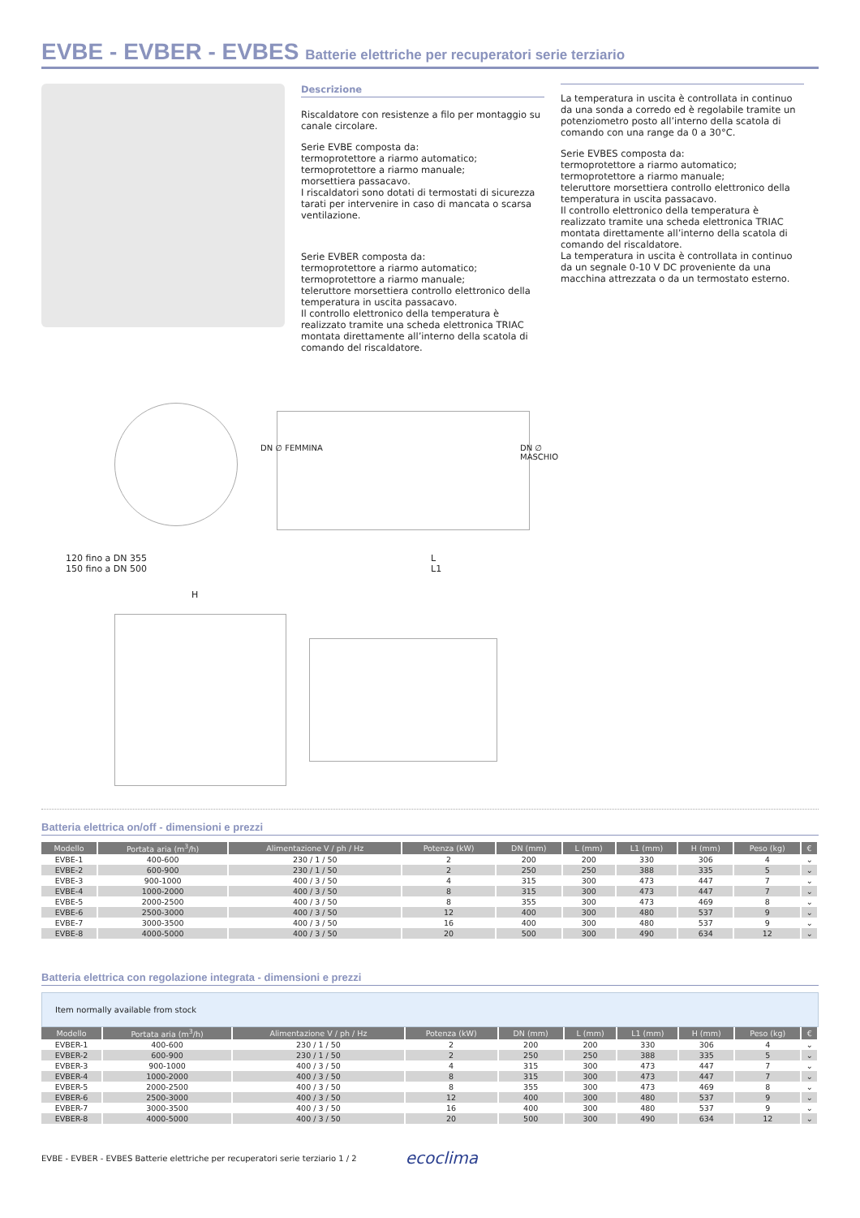EVBE - EVBER - EVBES Batterie elettriche per recuperatori serie terziario
Descrizione
Riscaldatore con resistenze a filo per montaggio su canale circolare.
Serie EVBE composta da:
termoprotettore a riarmo automatico;
termoprotettore a riarmo manuale;
morsettiera passacavo.
I riscaldatori sono dotati di termostati di sicurezza tarati per intervenire in caso di mancata o scarsa ventilazione.
Serie EVBER composta da:
termoprotettore a riarmo automatico;
termoprotettore a riarmo manuale;
teleruttore morsettiera controllo elettronico della temperatura in uscita passacavo.
Il controllo elettronico della temperatura è realizzato tramite una scheda elettronica TRIAC montata direttamente all’interno della scatola di comando del riscaldatore.
La temperatura in uscita è controllata in continuo da una sonda a corredo ed è regolabile tramite un potenziometro posto all’interno della scatola di comando con una range da 0 a 30°C.
Serie EVBES composta da:
termoprotettore a riarmo automatico;
termoprotettore a riarmo manuale;
teleruttore morsettiera controllo elettronico della temperatura in uscita passacavo.
Il controllo elettronico della temperatura è realizzato tramite una scheda elettronica TRIAC montata direttamente all’interno della scatola di comando del riscaldatore.
La temperatura in uscita è controllata in continuo da un segnale 0-10 V DC proveniente da una macchina attrezzata o da un termostato esterno.
120 fino a DN 355
150 fino a DN 500
H
L
L1
DN ∅ FEMMINA DN ∅ MASCHIO
Batteria elettrica on/off - dimensioni e prezzi
| Modello | Portata aria (m<sup>3</sup>/h) | Alimentazione V / ph / Hz | Potenza (kW) | DN (mm) | L (mm) | L1 (mm) | H (mm) | Peso (kg) | € |
| --- | --- | --- | --- | --- | --- | --- | --- | --- | --- |
| EVBE-1 | 400-600 | 230 / 1 / 50 | 2 | 200 | 200 | 330 | 306 | 4 | ⌄ |
| EVBE-2 | 600-900 | 230 / 1 / 50 | 2 | 250 | 250 | 388 | 335 | 5 | ⌄ |
| EVBE-3 | 900-1000 | 400 / 3 / 50 | 4 | 315 | 300 | 473 | 447 | 7 | ⌄ |
| EVBE-4 | 1000-2000 | 400 / 3 / 50 | 8 | 315 | 300 | 473 | 447 | 7 | ⌄ |
| EVBE-5 | 2000-2500 | 400 / 3 / 50 | 8 | 355 | 300 | 473 | 469 | 8 | ⌄ |
| EVBE-6 | 2500-3000 | 400 / 3 / 50 | 12 | 400 | 300 | 480 | 537 | 9 | ⌄ |
| EVBE-7 | 3000-3500 | 400 / 3 / 50 | 16 | 400 | 300 | 480 | 537 | 9 | ⌄ |
| EVBE-8 | 4000-5000 | 400 / 3 / 50 | 20 | 500 | 300 | 490 | 634 | 12 | ⌄ |
Batteria elettrica con regolazione integrata - dimensioni e prezzi
Item normally available from stock
| Modello | Portata aria (m<sup>3</sup>/h) | Alimentazione V / ph / Hz | Potenza (kW) | DN (mm) | L (mm) | L1 (mm) | H (mm) | Peso (kg) | € |
| --- | --- | --- | --- | --- | --- | --- | --- | --- | --- |
| EVBER-1 | 400-600 | 230 / 1 / 50 | 2 | 200 | 200 | 330 | 306 | 4 | ⌄ |
| EVBER-2 | 600-900 | 230 / 1 / 50 | 2 | 250 | 250 | 388 | 335 | 5 | ⌄ |
| EVBER-3 | 900-1000 | 400 / 3 / 50 | 4 | 315 | 300 | 473 | 447 | 7 | ⌄ |
| EVBER-4 | 1000-2000 | 400 / 3 / 50 | 8 | 315 | 300 | 473 | 447 | 7 | ⌄ |
| EVBER-5 | 2000-2500 | 400 / 3 / 50 | 8 | 355 | 300 | 473 | 469 | 8 | ⌄ |
| EVBER-6 | 2500-3000 | 400 / 3 / 50 | 12 | 400 | 300 | 480 | 537 | 9 | ⌄ |
| EVBER-7 | 3000-3500 | 400 / 3 / 50 | 16 | 400 | 300 | 480 | 537 | 9 | ⌄ |
| EVBER-8 | 4000-5000 | 400 / 3 / 50 | 20 | 500 | 300 | 490 | 634 | 12 | ⌄ |
EVBE - EVBER - EVBES Batterie elettriche per recuperatori serie terziario 1 / 2 ecoclima